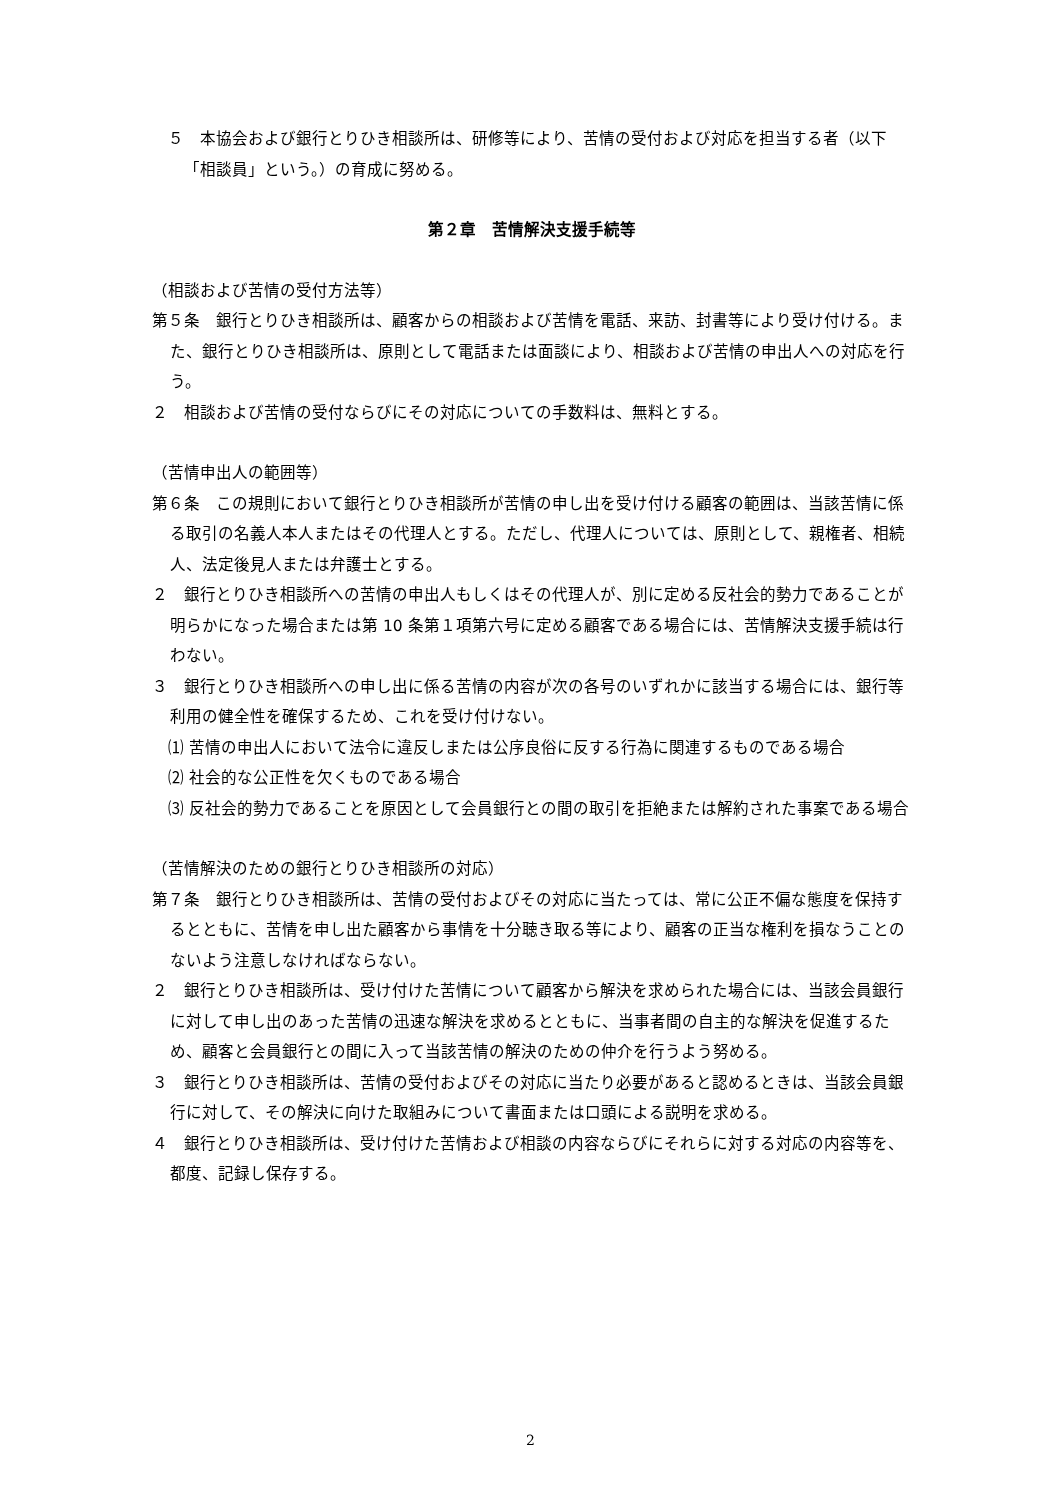５　本協会および銀行とりひき相談所は、研修等により、苦情の受付および対応を担当する者（以下「相談員」という。）の育成に努める。
第２章　苦情解決支援手続等
（相談および苦情の受付方法等）
第５条　銀行とりひき相談所は、顧客からの相談および苦情を電話、来訪、封書等により受け付ける。また、銀行とりひき相談所は、原則として電話または面談により、相談および苦情の申出人への対応を行う。
２　相談および苦情の受付ならびにその対応についての手数料は、無料とする。
（苦情申出人の範囲等）
第６条　この規則において銀行とりひき相談所が苦情の申し出を受け付ける顧客の範囲は、当該苦情に係る取引の名義人本人またはその代理人とする。ただし、代理人については、原則として、親権者、相続人、法定後見人または弁護士とする。
２　銀行とりひき相談所への苦情の申出人もしくはその代理人が、別に定める反社会的勢力であることが明らかになった場合または第 10 条第１項第六号に定める顧客である場合には、苦情解決支援手続は行わない。
３　銀行とりひき相談所への申し出に係る苦情の内容が次の各号のいずれかに該当する場合には、銀行等利用の健全性を確保するため、これを受け付けない。
⑴ 苦情の申出人において法令に違反しまたは公序良俗に反する行為に関連するものである場合
⑵ 社会的な公正性を欠くものである場合
⑶ 反社会的勢力であることを原因として会員銀行との間の取引を拒絶または解約された事案である場合
（苦情解決のための銀行とりひき相談所の対応）
第７条　銀行とりひき相談所は、苦情の受付およびその対応に当たっては、常に公正不偏な態度を保持するとともに、苦情を申し出た顧客から事情を十分聴き取る等により、顧客の正当な権利を損なうことのないよう注意しなければならない。
２　銀行とりひき相談所は、受け付けた苦情について顧客から解決を求められた場合には、当該会員銀行に対して申し出のあった苦情の迅速な解決を求めるとともに、当事者間の自主的な解決を促進するため、顧客と会員銀行との間に入って当該苦情の解決のための仲介を行うよう努める。
３　銀行とりひき相談所は、苦情の受付およびその対応に当たり必要があると認めるときは、当該会員銀行に対して、その解決に向けた取組みについて書面または口頭による説明を求める。
４　銀行とりひき相談所は、受け付けた苦情および相談の内容ならびにそれらに対する対応の内容等を、都度、記録し保存する。
2